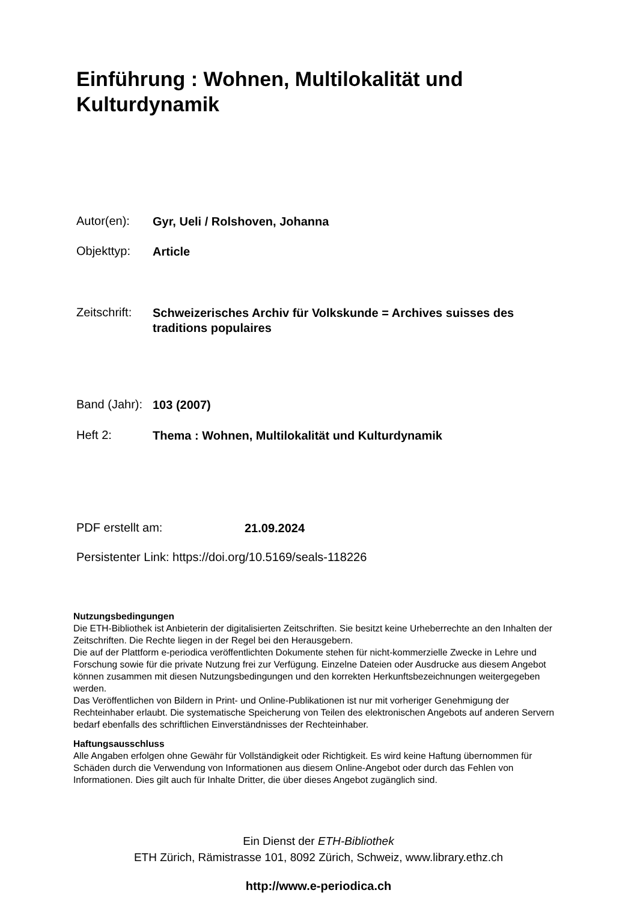Einführung : Wohnen, Multilokalität und Kulturdynamik
Autor(en): Gyr, Ueli / Rolshoven, Johanna
Objekttyp: Article
Zeitschrift: Schweizerisches Archiv für Volkskunde = Archives suisses des traditions populaires
Band (Jahr): 103 (2007)
Heft 2: Thema : Wohnen, Multilokalität und Kulturdynamik
PDF erstellt am: 21.09.2024
Persistenter Link: https://doi.org/10.5169/seals-118226
Nutzungsbedingungen
Die ETH-Bibliothek ist Anbieterin der digitalisierten Zeitschriften. Sie besitzt keine Urheberrechte an den Inhalten der Zeitschriften. Die Rechte liegen in der Regel bei den Herausgebern.
Die auf der Plattform e-periodica veröffentlichten Dokumente stehen für nicht-kommerzielle Zwecke in Lehre und Forschung sowie für die private Nutzung frei zur Verfügung. Einzelne Dateien oder Ausdrucke aus diesem Angebot können zusammen mit diesen Nutzungsbedingungen und den korrekten Herkunftsbezeichnungen weitergegeben werden.
Das Veröffentlichen von Bildern in Print- und Online-Publikationen ist nur mit vorheriger Genehmigung der Rechteinhaber erlaubt. Die systematische Speicherung von Teilen des elektronischen Angebots auf anderen Servern bedarf ebenfalls des schriftlichen Einverständnisses der Rechteinhaber.
Haftungsausschluss
Alle Angaben erfolgen ohne Gewähr für Vollständigkeit oder Richtigkeit. Es wird keine Haftung übernommen für Schäden durch die Verwendung von Informationen aus diesem Online-Angebot oder durch das Fehlen von Informationen. Dies gilt auch für Inhalte Dritter, die über dieses Angebot zugänglich sind.
Ein Dienst der ETH-Bibliothek
ETH Zürich, Rämistrasse 101, 8092 Zürich, Schweiz, www.library.ethz.ch
http://www.e-periodica.ch